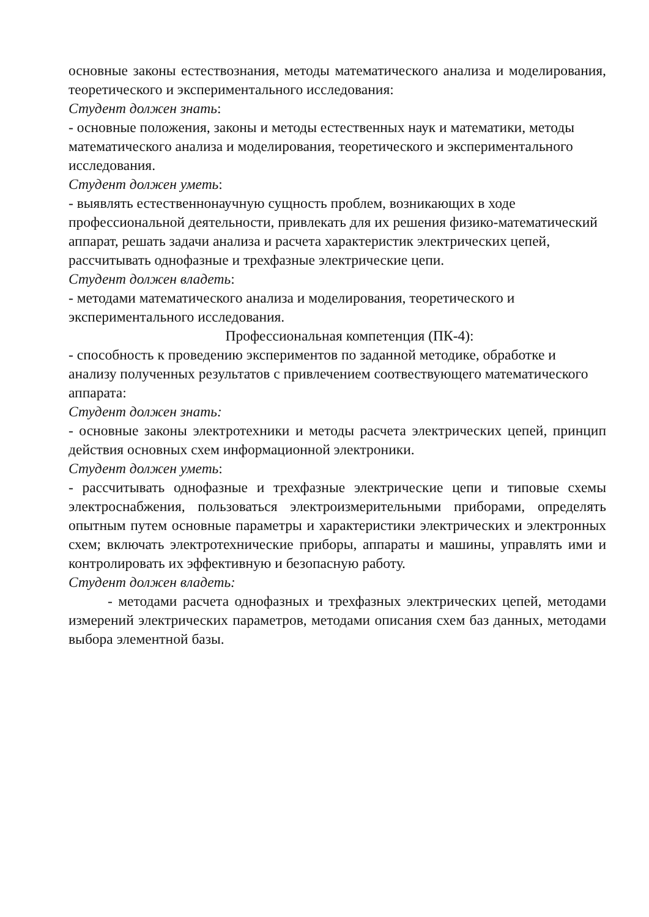основные законы естествознания, методы математического анализа и моделирования, теоретического и экспериментального исследования:
Студент должен знать:
- основные положения, законы и методы естественных наук и математики, методы математического анализа и моделирования, теоретического и экспериментального исследования.
Студент должен уметь:
- выявлять естественнонаучную сущность проблем, возникающих в ходе профессиональной деятельности, привлекать для их решения физико-математический аппарат, решать задачи анализа и расчета характеристик электрических цепей, рассчитывать однофазные и трехфазные электрические цепи.
Студент должен владеть:
- методами математического анализа и моделирования, теоретического и экспериментального исследования.
Профессиональная компетенция (ПК-4):
- способность к проведению экспериментов по заданной методике, обработке и анализу полученных результатов с привлечением соотвествующего математического аппарата:
Студент должен знать:
- основные законы электротехники и методы расчета электрических цепей, принцип действия основных схем информационной электроники.
Студент должен уметь:
- рассчитывать однофазные и трехфазные электрические цепи и типовые схемы электроснабжения, пользоваться электроизмерительными приборами, определять опытным путем основные параметры и характеристики электрических и электронных схем; включать электротехнические приборы, аппараты и машины, управлять ими и контролировать их эффективную и безопасную работу.
Студент должен владеть:
- методами расчета однофазных и трехфазных электрических цепей, методами измерений электрических параметров, методами описания схем баз данных, методами выбора элементной базы.